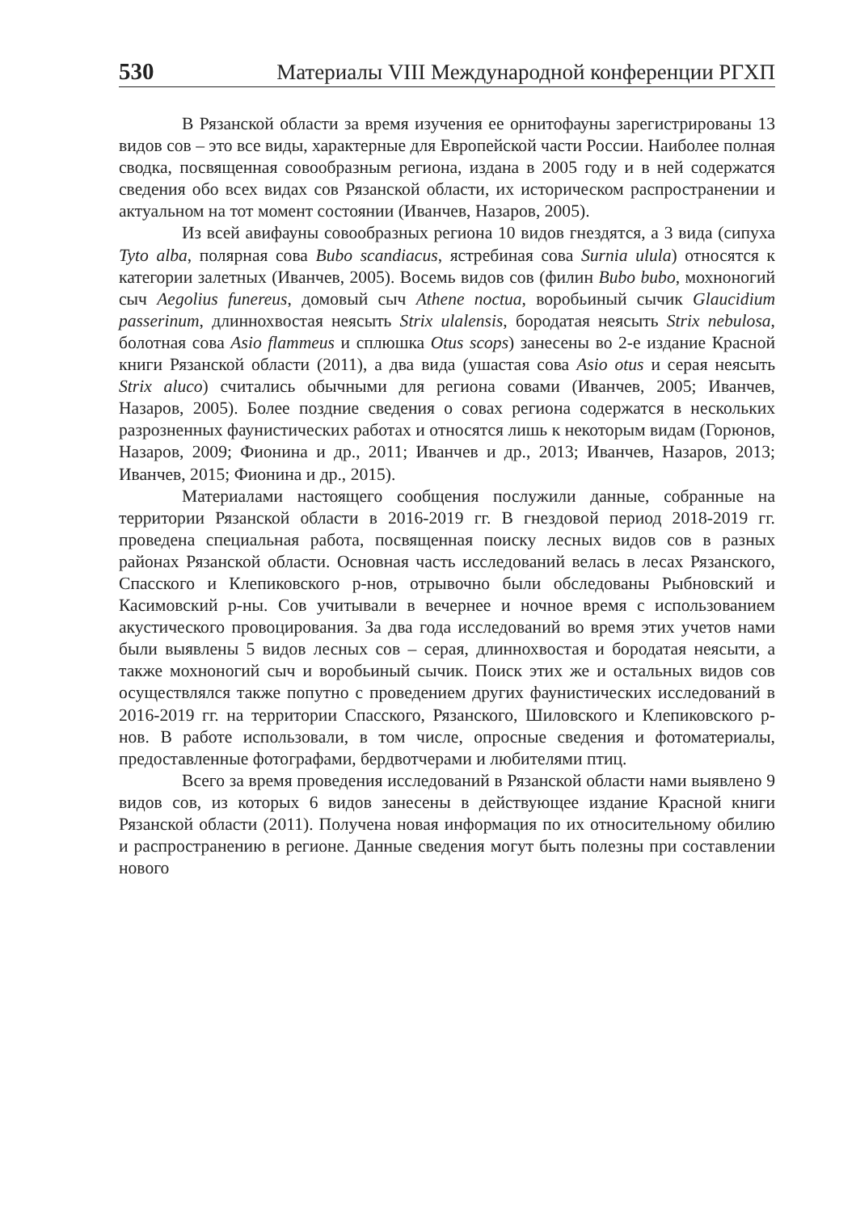530 Материалы VIII Международной конференции РГХП
В Рязанской области за время изучения ее орнитофауны зарегистрированы 13 видов сов – это все виды, характерные для Европейской части России. Наиболее полная сводка, посвященная совообразным региона, издана в 2005 году и в ней содержатся сведения обо всех видах сов Рязанской области, их историческом распространении и актуальном на тот момент состоянии (Иванчев, Назаров, 2005).
Из всей авифауны совообразных региона 10 видов гнездятся, а 3 вида (сипуха Tyto alba, полярная сова Bubo scandiacus, ястребиная сова Surnia ulula) относятся к категории залетных (Иванчев, 2005). Восемь видов сов (филин Bubo bubo, мохноногий сыч Aegolius funereus, домовый сыч Athene noctua, воробьиный сычик Glaucidium passerinum, длиннохвостая неясыть Strix ulalensis, бородатая неясыть Strix nebulosa, болотная сова Asio flammeus и сплюшка Otus scops) занесены во 2-е издание Красной книги Рязанской области (2011), а два вида (ушастая сова Asio otus и серая неясыть Strix aluco) считались обычными для региона совами (Иванчев, 2005; Иванчев, Назаров, 2005). Более поздние сведения о совах региона содержатся в нескольких разрозненных фаунистических работах и относятся лишь к некоторым видам (Горюнов, Назаров, 2009; Фионина и др., 2011; Иванчев и др., 2013; Иванчев, Назаров, 2013; Иванчев, 2015; Фионина и др., 2015).
Материалами настоящего сообщения послужили данные, собранные на территории Рязанской области в 2016-2019 гг. В гнездовой период 2018-2019 гг. проведена специальная работа, посвященная поиску лесных видов сов в разных районах Рязанской области. Основная часть исследований велась в лесах Рязанского, Спасского и Клепиковского р-нов, отрывочно были обследованы Рыбновский и Касимовский р-ны. Сов учитывали в вечернее и ночное время с использованием акустического провоцирования. За два года исследований во время этих учетов нами были выявлены 5 видов лесных сов – серая, длиннохвостая и бородатая неясыти, а также мохноногий сыч и воробьиный сычик. Поиск этих же и остальных видов сов осуществлялся также попутно с проведением других фаунистических исследований в 2016-2019 гг. на территории Спасского, Рязанского, Шиловского и Клепиковского р-нов. В работе использовали, в том числе, опросные сведения и фотоматериалы, предоставленные фотографами, бердвотчерами и любителями птиц.
Всего за время проведения исследований в Рязанской области нами выявлено 9 видов сов, из которых 6 видов занесены в действующее издание Красной книги Рязанской области (2011). Получена новая информация по их относительному обилию и распространению в регионе. Данные сведения могут быть полезны при составлении нового